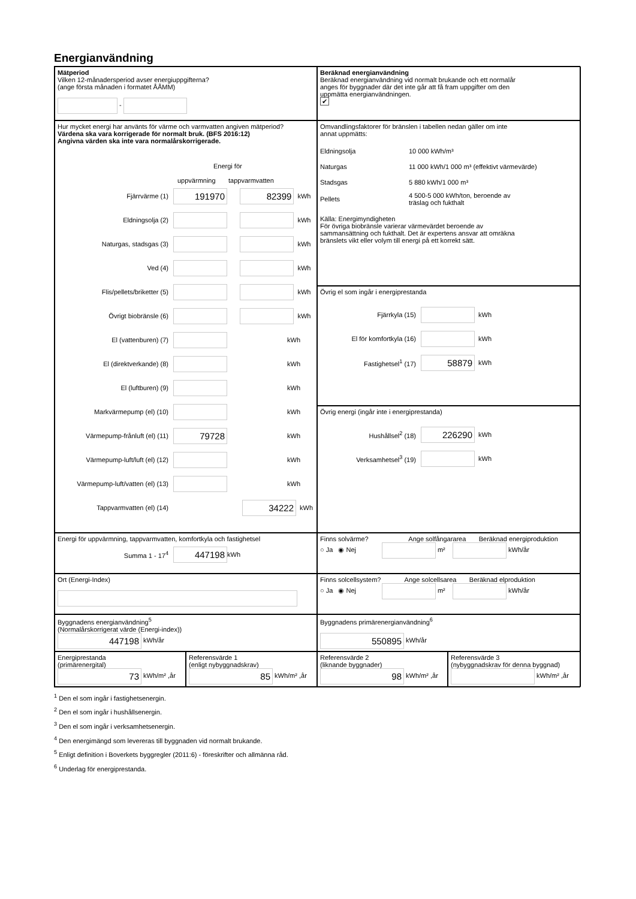Energianvändning
Mätperiod
Vilken 12-månadersperiod avser energiuppgifterna?
(ange första månaden i formatet ÅÅMM)
-
Beräknad energianvändning
Beräknad energianvändning vid normalt brukande och ett normalår
anges för byggnader där det inte går att få fram uppgifter om den
uppmätta energianvändningen.
✔
Hur mycket energi har använts för värme och varmvatten angiven mätperiod?
Värdena ska vara korrigerade för normalt bruk. (BFS 2016:12)
Angivna värden ska inte vara normalårskorrigerade.
Energi för
uppvärmning tappvarmvatten
Fjärrvärme (1) 191970 82399 kWh
Eldningsolja (2) kWh
Naturgas, stadsgas (3) kWh
Ved (4) kWh
Flis/pellets/briketter (5) kWh
Övrigt biobränsle (6) kWh
El (vattenburen) (7) kWh
El (direktverkande) (8) kWh
El (luftburen) (9) kWh
Markvärmepump (el) (10) kWh
Värmepump-frånluft (el) (11) 79728 kWh
Värmepump-luft/luft (el) (12) kWh
Värmepump-luft/vatten (el) (13) kWh
Tappvarmvatten (el) (14) 34222 kWh
Omvandlingsfaktorer för bränslen i tabellen nedan gäller om inte
annat uppmätts:
| Eldningsolja | 10 000 kWh/m³ |
| Naturgas | 11 000 kWh/1 000 m³ (effektivt värmevärde) |
| Stadsgas | 5 880 kWh/1 000 m³ |
| Pellets | 4 500-5 000 kWh/ton, beroende av träslag och fukthalt |
Källa: Energimyndigheten
För övriga biobränsle varierar värmevärdet beroende av
sammansättning och fukthalt. Det är expertens ansvar att omräkna
bränslets vikt eller volym till energi på ett korrekt sätt.
Övrig el som ingår i energiprestanda
Fjärrkyla (15) kWh
El för komfortkyla (16) kWh
Fastighetsel<sup>1</sup> (17) 58879 kWh
Övrig energi (ingår inte i energiprestanda)
Hushållsel<sup>2</sup> (18) 226290 kWh
Verksamhetsel<sup>3</sup> (19) kWh
Energi för uppvärmning, tappvarmvatten, komfortkyla och fastighetsel
Summa 1 - 17<sup>4</sup> 447198 kWh
Finns solvärme? Ange solfångararea Beräknad energiproduktion
○ Ja ◉ Nej m² kWh/år
Ort (Energi-Index)
Finns solcellsystem? Ange solcellsarea Beräknad elproduktion
○ Ja ◉ Nej m² kWh/år
Byggnadens energianvändning<sup>5</sup>
(Normalårskorrigerat värde (Energi-index))
447198 kWh/år
Byggnadens primärenergianvändning<sup>6</sup>
550895 kWh/år
Energiprestanda
(primärenergital)
73 kWh/m² ,år
Referensvärde 1
(enligt nybyggnadskrav)
85 kWh/m² ,år
Referensvärde 2
(liknande byggnader)
98 kWh/m² ,år
Referensvärde 3
(nybyggnadskrav för denna byggnad)
kWh/m² ,år
<sup>1</sup> Den el som ingår i fastighetsenergin.
<sup>2</sup> Den el som ingår i hushållsenergin.
<sup>3</sup> Den el som ingår i verksamhetsenergin.
<sup>4</sup> Den energimängd som levereras till byggnaden vid normalt brukande.
<sup>5</sup> Enligt definition i Boverkets byggregler (2011:6) - föreskrifter och allmänna råd.
<sup>6</sup> Underlag för energiprestanda.